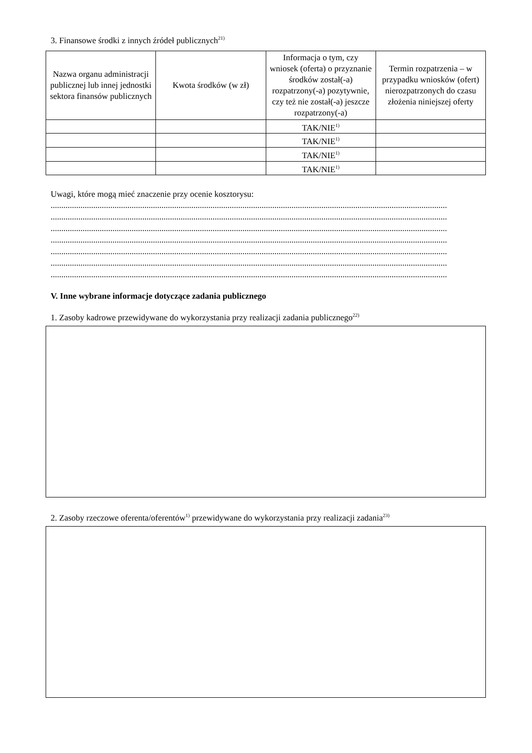3. Finansowe środki z innych źródeł publicznych<sup>21)</sup>
| Nazwa organu administracji publicznej lub innej jednostki sektora finansów publicznych | Kwota środków (w zł) | Informacja o tym, czy wniosek (oferta) o przyznanie środków został(-a) rozpatrzony(-a) pozytywnie, czy też nie został(-a) jeszcze rozpatrzony(-a) | Termin rozpatrzenia – w przypadku wniosków (ofert) nierozpatrzonych do czasu złożenia niniejszej oferty |
| --- | --- | --- | --- |
| | | TAK/NIE<sup>1)</sup> | |
| | | TAK/NIE<sup>1)</sup> | |
| | | TAK/NIE<sup>1)</sup> | |
| | | TAK/NIE<sup>1)</sup> | |
Uwagi, które mogą mieć znaczenie przy ocenie kosztorysu:
..........................................................................................................................................................................................
..........................................................................................................................................................................................
..........................................................................................................................................................................................
..........................................................................................................................................................................................
..........................................................................................................................................................................................
..........................................................................................................................................................................................
..........................................................................................................................................................................................
V. Inne wybrane informacje dotyczące zadania publicznego
1. Zasoby kadrowe przewidywane do wykorzystania przy realizacji zadania publicznego<sup>22)</sup>
2. Zasoby rzeczowe oferenta/oferentów<sup>1)</sup> przewidywane do wykorzystania przy realizacji zadania<sup>23)</sup>